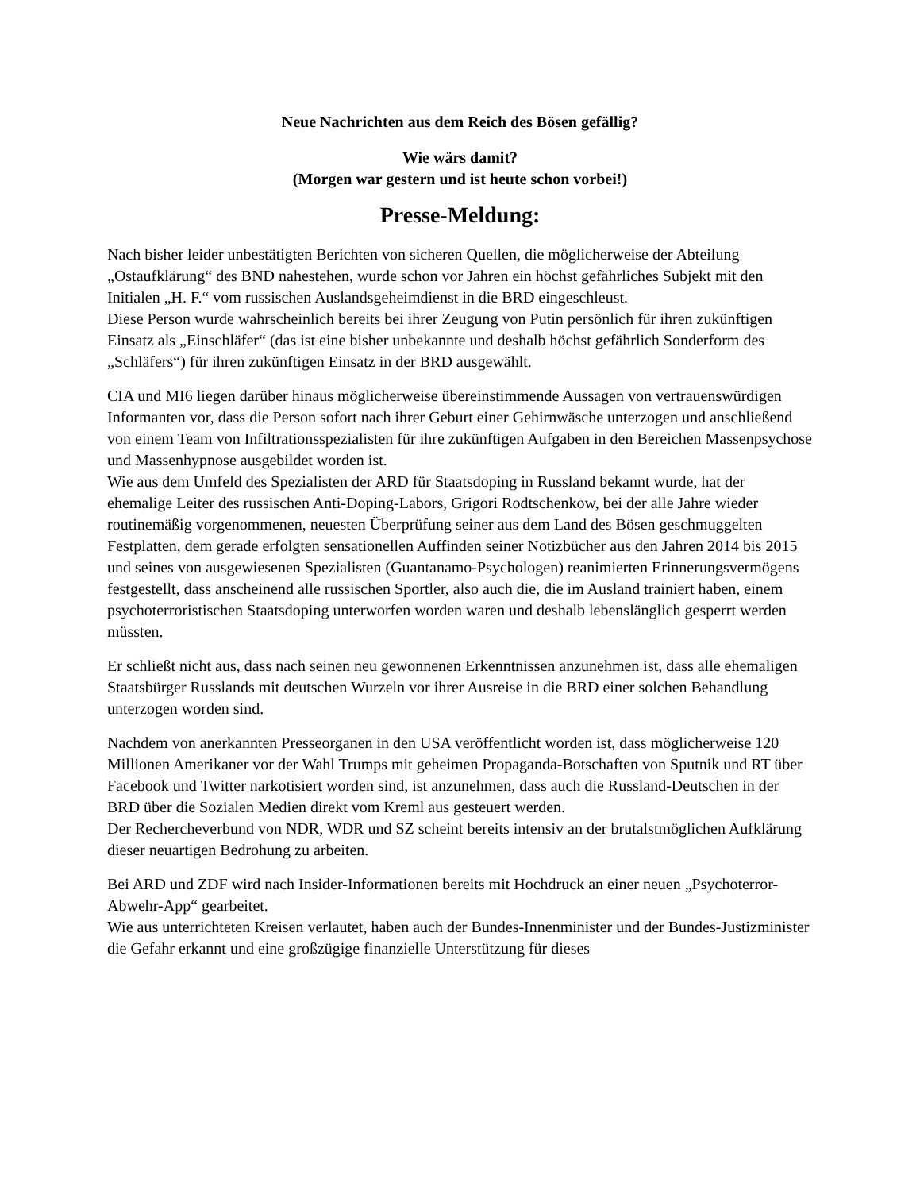Neue Nachrichten aus dem Reich des Bösen gefällig?
Wie wärs damit?
(Morgen war gestern und ist heute schon vorbei!)
Presse-Meldung:
Nach bisher leider unbestätigten Berichten von sicheren Quellen, die möglicherweise der Abteilung „Ostaufklärung“ des BND nahestehen, wurde schon vor Jahren ein höchst gefährliches Subjekt mit den Initialen „H. F.“ vom russischen Auslandsgeheimdienst in die BRD eingeschleust.
Diese Person wurde wahrscheinlich bereits bei ihrer Zeugung von Putin persönlich für ihren zukünftigen Einsatz als „Einschläfer“ (das ist eine bisher unbekannte und deshalb höchst gefährlich Sonderform des „Schläfers“) für ihren zukünftigen Einsatz in der BRD ausgewählt.
CIA und MI6 liegen darüber hinaus möglicherweise übereinstimmende Aussagen von vertrauenswürdigen Informanten vor, dass die Person sofort nach ihrer Geburt einer Gehirnwäsche unterzogen und anschließend von einem Team von Infiltrationsspezialisten für ihre zukünftigen Aufgaben in den Bereichen Massenpsychose und Massenhypnose ausgebildet worden ist.
Wie aus dem Umfeld des Spezialisten der ARD für Staatsdoping in Russland bekannt wurde, hat der ehemalige Leiter des russischen Anti-Doping-Labors, Grigori Rodtschenkow, bei der alle Jahre wieder routinemäßig vorgenommenen, neuesten Überprüfung seiner aus dem Land des Bösen geschmuggelten Festplatten, dem gerade erfolgten sensationellen Auffinden seiner Notizbücher aus den Jahren 2014 bis 2015 und seines von ausgewiesenen Spezialisten (Guantanamo-Psychologen) reanimierten Erinnerungsvermögens festgestellt, dass anscheinend alle russischen Sportler, also auch die, die im Ausland trainiert haben, einem psychoterroristischen Staatsdoping unterworfen worden waren und deshalb lebenslänglich gesperrt werden müssten.
Er schließt nicht aus, dass nach seinen neu gewonnenen Erkenntnissen anzunehmen ist, dass alle ehemaligen Staatsbürger Russlands mit deutschen Wurzeln vor ihrer Ausreise in die BRD einer solchen Behandlung unterzogen worden sind.
Nachdem von anerkannten Presseorganen in den USA veröffentlicht worden ist, dass möglicherweise 120 Millionen Amerikaner vor der Wahl Trumps mit geheimen Propaganda-Botschaften von Sputnik und RT über Facebook und Twitter narkotisiert worden sind, ist anzunehmen, dass auch die Russland-Deutschen in der BRD über die Sozialen Medien direkt vom Kreml aus gesteuert werden.
Der Recherche­verbund von NDR, WDR und SZ scheint bereits intensiv an der brutalstmöglichen Aufklärung dieser neuartigen Bedrohung zu arbeiten.
Bei ARD und ZDF wird nach Insider-Informationen bereits mit Hochdruck an einer neuen „Psychoterror-Abwehr-App“ gearbeitet.
Wie aus unterrichteten Kreisen verlautet, haben auch der Bundes-Innenminister und der Bundes-Justizminister die Gefahr erkannt und eine großzügige finanzielle Unterstützung für dieses